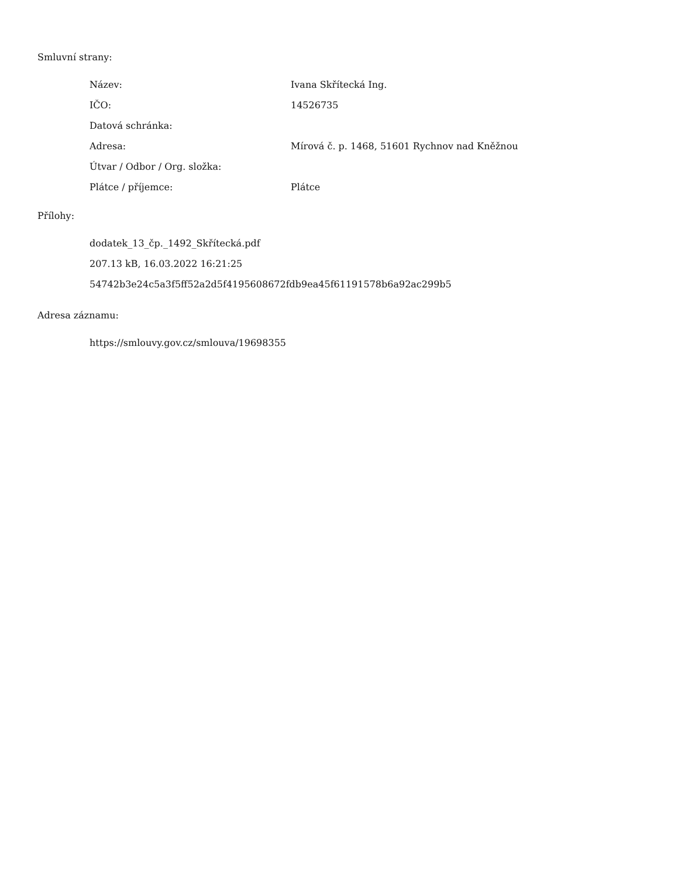Smluvní strany:
| Název: | Ivana Skřítecká Ing. |
| IČO: | 14526735 |
| Datová schránka: | |
| Adresa: | Mírová č. p. 1468, 51601 Rychnov nad Kněžnou |
| Útvar / Odbor / Org. složka: | |
| Plátce / příjemce: | Plátce |
Přílohy:
dodatek_13_čp._1492_Skřítecká.pdf
207.13 kB, 16.03.2022 16:21:25
54742b3e24c5a3f5ff52a2d5f4195608672fdb9ea45f61191578b6a92ac299b5
Adresa záznamu:
https://smlouvy.gov.cz/smlouva/19698355